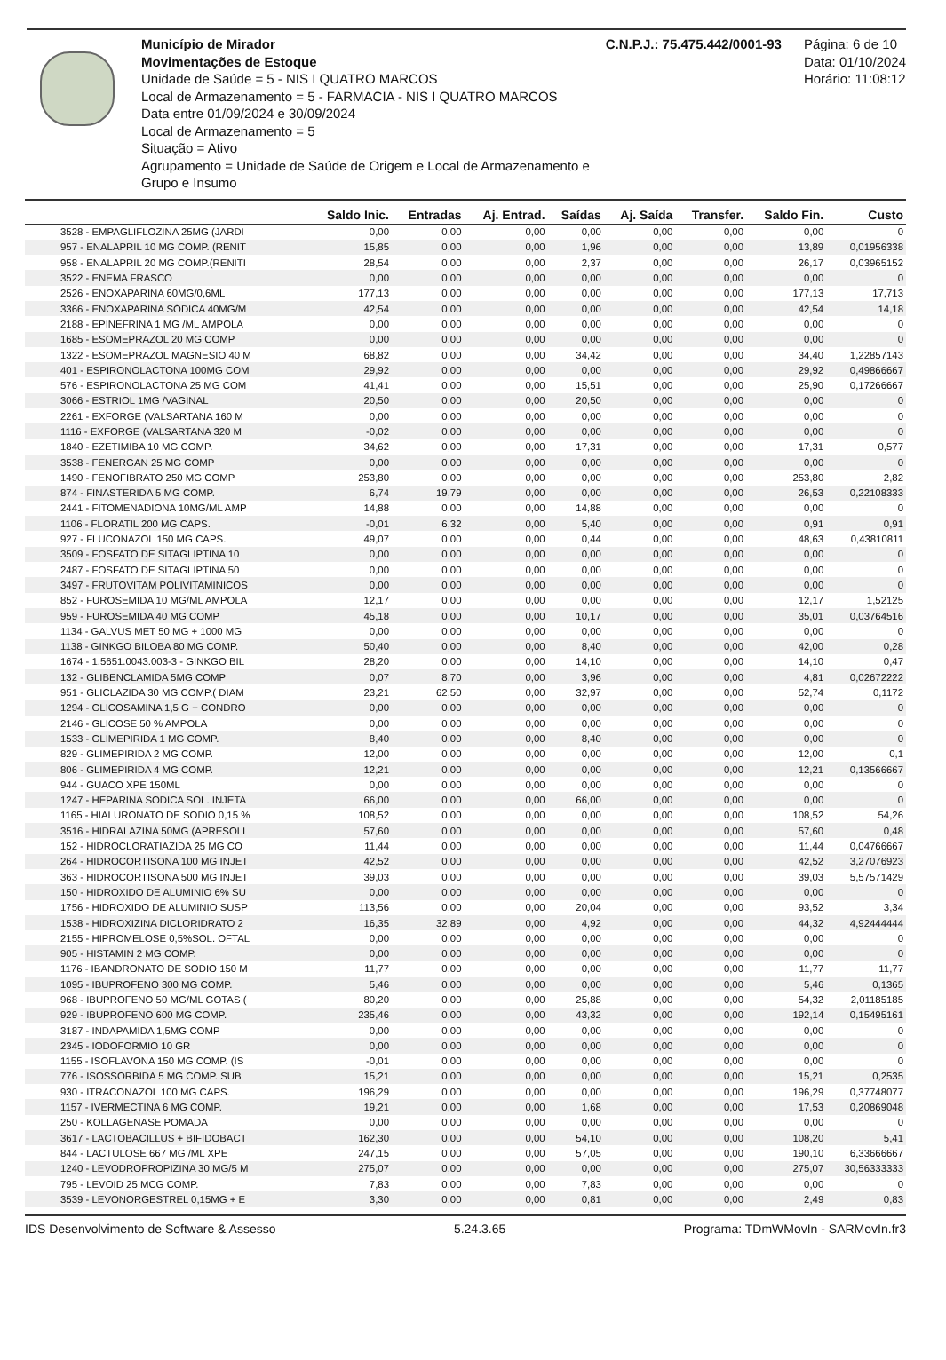Município de Mirador
Movimentações de Estoque
Unidade de Saúde = 5 - NIS I QUATRO MARCOS
Local de Armazenamento = 5 - FARMACIA - NIS I QUATRO MARCOS
Data entre 01/09/2024 e 30/09/2024
Local de Armazenamento = 5
Situação = Ativo
Agrupamento = Unidade de Saúde de Origem e Local de Armazenamento e Grupo e Insumo
C.N.P.J.: 75.475.442/0001-93 Página: 6 de 10
Data: 01/10/2024
Horário: 11:08:12
| | Saldo Inic. | Entradas | Aj. Entrad. | Saídas | Aj. Saída | Transfer. | Saldo Fin. | Custo |
| --- | --- | --- | --- | --- | --- | --- | --- | --- |
| 3528 - EMPAGLIFLOZINA 25MG (JARDI | 0,00 | 0,00 | 0,00 | 0,00 | 0,00 | 0,00 | 0,00 | 0 |
| 957 - ENALAPRIL 10 MG COMP. (RENIT | 15,85 | 0,00 | 0,00 | 1,96 | 0,00 | 0,00 | 13,89 | 0,01956338 |
| 958 - ENALAPRIL 20 MG COMP.(RENITI | 28,54 | 0,00 | 0,00 | 2,37 | 0,00 | 0,00 | 26,17 | 0,03965152 |
| 3522 - ENEMA FRASCO | 0,00 | 0,00 | 0,00 | 0,00 | 0,00 | 0,00 | 0,00 | 0 |
| 2526 - ENOXAPARINA 60MG/0,6ML | 177,13 | 0,00 | 0,00 | 0,00 | 0,00 | 0,00 | 177,13 | 17,713 |
| 3366 - ENOXAPARINA SÓDICA 40MG/M | 42,54 | 0,00 | 0,00 | 0,00 | 0,00 | 0,00 | 42,54 | 14,18 |
| 2188 - EPINEFRINA 1 MG /ML AMPOLA | 0,00 | 0,00 | 0,00 | 0,00 | 0,00 | 0,00 | 0,00 | 0 |
| 1685 - ESOMEPRAZOL 20 MG COMP | 0,00 | 0,00 | 0,00 | 0,00 | 0,00 | 0,00 | 0,00 | 0 |
| 1322 - ESOMEPRAZOL MAGNESIO 40 M | 68,82 | 0,00 | 0,00 | 34,42 | 0,00 | 0,00 | 34,40 | 1,22857143 |
| 401 - ESPIRONOLACTONA 100MG COM | 29,92 | 0,00 | 0,00 | 0,00 | 0,00 | 0,00 | 29,92 | 0,49866667 |
| 576 - ESPIRONOLACTONA 25 MG COM | 41,41 | 0,00 | 0,00 | 15,51 | 0,00 | 0,00 | 25,90 | 0,17266667 |
| 3066 - ESTRIOL 1MG /VAGINAL | 20,50 | 0,00 | 0,00 | 20,50 | 0,00 | 0,00 | 0,00 | 0 |
| 2261 - EXFORGE (VALSARTANA 160 M | 0,00 | 0,00 | 0,00 | 0,00 | 0,00 | 0,00 | 0,00 | 0 |
| 1116 - EXFORGE (VALSARTANA 320 M | -0,02 | 0,00 | 0,00 | 0,00 | 0,00 | 0,00 | 0,00 | 0 |
| 1840 - EZETIMIBA 10 MG COMP. | 34,62 | 0,00 | 0,00 | 17,31 | 0,00 | 0,00 | 17,31 | 0,577 |
| 3538 - FENERGAN 25 MG COMP | 0,00 | 0,00 | 0,00 | 0,00 | 0,00 | 0,00 | 0,00 | 0 |
| 1490 - FENOFIBRATO 250 MG COMP | 253,80 | 0,00 | 0,00 | 0,00 | 0,00 | 0,00 | 253,80 | 2,82 |
| 874 - FINASTERIDA 5 MG COMP. | 6,74 | 19,79 | 0,00 | 0,00 | 0,00 | 0,00 | 26,53 | 0,22108333 |
| 2441 - FITOMENADIONA 10MG/ML AMP | 14,88 | 0,00 | 0,00 | 14,88 | 0,00 | 0,00 | 0,00 | 0 |
| 1106 - FLORATIL 200 MG CAPS. | -0,01 | 6,32 | 0,00 | 5,40 | 0,00 | 0,00 | 0,91 | 0,91 |
| 927 - FLUCONAZOL 150 MG CAPS. | 49,07 | 0,00 | 0,00 | 0,44 | 0,00 | 0,00 | 48,63 | 0,43810811 |
| 3509 - FOSFATO DE SITAGLIPTINA 10 | 0,00 | 0,00 | 0,00 | 0,00 | 0,00 | 0,00 | 0,00 | 0 |
| 2487 - FOSFATO DE SITAGLIPTINA 50 | 0,00 | 0,00 | 0,00 | 0,00 | 0,00 | 0,00 | 0,00 | 0 |
| 3497 - FRUTOVITAM POLIVITAMINICOS | 0,00 | 0,00 | 0,00 | 0,00 | 0,00 | 0,00 | 0,00 | 0 |
| 852 - FUROSEMIDA 10 MG/ML AMPOLA | 12,17 | 0,00 | 0,00 | 0,00 | 0,00 | 0,00 | 12,17 | 1,52125 |
| 959 - FUROSEMIDA 40 MG COMP | 45,18 | 0,00 | 0,00 | 10,17 | 0,00 | 0,00 | 35,01 | 0,03764516 |
| 1134 - GALVUS MET 50 MG + 1000 MG | 0,00 | 0,00 | 0,00 | 0,00 | 0,00 | 0,00 | 0,00 | 0 |
| 1138 - GINKGO BILOBA 80 MG COMP. | 50,40 | 0,00 | 0,00 | 8,40 | 0,00 | 0,00 | 42,00 | 0,28 |
| 1674 - 1.5651.0043.003-3 - GINKGO BIL | 28,20 | 0,00 | 0,00 | 14,10 | 0,00 | 0,00 | 14,10 | 0,47 |
| 132 - GLIBENCLAMIDA 5MG COMP | 0,07 | 8,70 | 0,00 | 3,96 | 0,00 | 0,00 | 4,81 | 0,02672222 |
| 951 - GLICLAZIDA 30 MG COMP.( DIAM | 23,21 | 62,50 | 0,00 | 32,97 | 0,00 | 0,00 | 52,74 | 0,1172 |
| 1294 - GLICOSAMINA 1,5 G + CONDRO | 0,00 | 0,00 | 0,00 | 0,00 | 0,00 | 0,00 | 0,00 | 0 |
| 2146 - GLICOSE 50 % AMPOLA | 0,00 | 0,00 | 0,00 | 0,00 | 0,00 | 0,00 | 0,00 | 0 |
| 1533 - GLIMEPIRIDA 1 MG COMP. | 8,40 | 0,00 | 0,00 | 8,40 | 0,00 | 0,00 | 0,00 | 0 |
| 829 - GLIMEPIRIDA 2 MG COMP. | 12,00 | 0,00 | 0,00 | 0,00 | 0,00 | 0,00 | 12,00 | 0,1 |
| 806 - GLIMEPIRIDA 4 MG COMP. | 12,21 | 0,00 | 0,00 | 0,00 | 0,00 | 0,00 | 12,21 | 0,13566667 |
| 944 - GUACO XPE 150ML | 0,00 | 0,00 | 0,00 | 0,00 | 0,00 | 0,00 | 0,00 | 0 |
| 1247 - HEPARINA SODICA SOL. INJETA | 66,00 | 0,00 | 0,00 | 66,00 | 0,00 | 0,00 | 0,00 | 0 |
| 1165 - HIALURONATO DE SODIO 0,15 % | 108,52 | 0,00 | 0,00 | 0,00 | 0,00 | 0,00 | 108,52 | 54,26 |
| 3516 - HIDRALAZINA 50MG (APRESOLI | 57,60 | 0,00 | 0,00 | 0,00 | 0,00 | 0,00 | 57,60 | 0,48 |
| 152 - HIDROCLORATIAZIDA 25 MG CO | 11,44 | 0,00 | 0,00 | 0,00 | 0,00 | 0,00 | 11,44 | 0,04766667 |
| 264 - HIDROCORTISONA 100 MG INJET | 42,52 | 0,00 | 0,00 | 0,00 | 0,00 | 0,00 | 42,52 | 3,27076923 |
| 363 - HIDROCORTISONA 500 MG INJET | 39,03 | 0,00 | 0,00 | 0,00 | 0,00 | 0,00 | 39,03 | 5,57571429 |
| 150 - HIDROXIDO DE ALUMINIO 6% SU | 0,00 | 0,00 | 0,00 | 0,00 | 0,00 | 0,00 | 0,00 | 0 |
| 1756 - HIDROXIDO DE ALUMINIO SUSP | 113,56 | 0,00 | 0,00 | 20,04 | 0,00 | 0,00 | 93,52 | 3,34 |
| 1538 - HIDROXIZINA DICLORIDRATO 2 | 16,35 | 32,89 | 0,00 | 4,92 | 0,00 | 0,00 | 44,32 | 4,92444444 |
| 2155 - HIPROMELOSE 0,5%SOL. OFTAL | 0,00 | 0,00 | 0,00 | 0,00 | 0,00 | 0,00 | 0,00 | 0 |
| 905 - HISTAMIN 2 MG COMP. | 0,00 | 0,00 | 0,00 | 0,00 | 0,00 | 0,00 | 0,00 | 0 |
| 1176 - IBANDRONATO DE SODIO 150 M | 11,77 | 0,00 | 0,00 | 0,00 | 0,00 | 0,00 | 11,77 | 11,77 |
| 1095 - IBUPROFENO 300 MG COMP. | 5,46 | 0,00 | 0,00 | 0,00 | 0,00 | 0,00 | 5,46 | 0,1365 |
| 968 - IBUPROFENO 50 MG/ML GOTAS ( | 80,20 | 0,00 | 0,00 | 25,88 | 0,00 | 0,00 | 54,32 | 2,01185185 |
| 929 - IBUPROFENO 600 MG COMP. | 235,46 | 0,00 | 0,00 | 43,32 | 0,00 | 0,00 | 192,14 | 0,15495161 |
| 3187 - INDAPAMIDA 1,5MG COMP | 0,00 | 0,00 | 0,00 | 0,00 | 0,00 | 0,00 | 0,00 | 0 |
| 2345 - IODOFORMIO 10 GR | 0,00 | 0,00 | 0,00 | 0,00 | 0,00 | 0,00 | 0,00 | 0 |
| 1155 - ISOFLAVONA 150 MG COMP. (IS | -0,01 | 0,00 | 0,00 | 0,00 | 0,00 | 0,00 | 0,00 | 0 |
| 776 - ISOSSORBIDA 5 MG COMP. SUB | 15,21 | 0,00 | 0,00 | 0,00 | 0,00 | 0,00 | 15,21 | 0,2535 |
| 930 - ITRACONAZOL 100 MG CAPS. | 196,29 | 0,00 | 0,00 | 0,00 | 0,00 | 0,00 | 196,29 | 0,37748077 |
| 1157 - IVERMECTINA 6 MG COMP. | 19,21 | 0,00 | 0,00 | 1,68 | 0,00 | 0,00 | 17,53 | 0,20869048 |
| 250 - KOLLAGENASE POMADA | 0,00 | 0,00 | 0,00 | 0,00 | 0,00 | 0,00 | 0,00 | 0 |
| 3617 - LACTOBACILLUS + BIFIDOBACT | 162,30 | 0,00 | 0,00 | 54,10 | 0,00 | 0,00 | 108,20 | 5,41 |
| 844 - LACTULOSE 667 MG /ML XPE | 247,15 | 0,00 | 0,00 | 57,05 | 0,00 | 0,00 | 190,10 | 6,33666667 |
| 1240 - LEVODROPROPIZINA 30 MG/5 M | 275,07 | 0,00 | 0,00 | 0,00 | 0,00 | 0,00 | 275,07 | 30,56333333 |
| 795 - LEVOID 25 MCG COMP. | 7,83 | 0,00 | 0,00 | 7,83 | 0,00 | 0,00 | 0,00 | 0 |
| 3539 - LEVONORGESTREL 0,15MG + E | 3,30 | 0,00 | 0,00 | 0,81 | 0,00 | 0,00 | 2,49 | 0,83 |
IDS Desenvolvimento de Software & Assesso 5.24.3.65 Programa: TDmWMovIn - SARMovIn.fr3